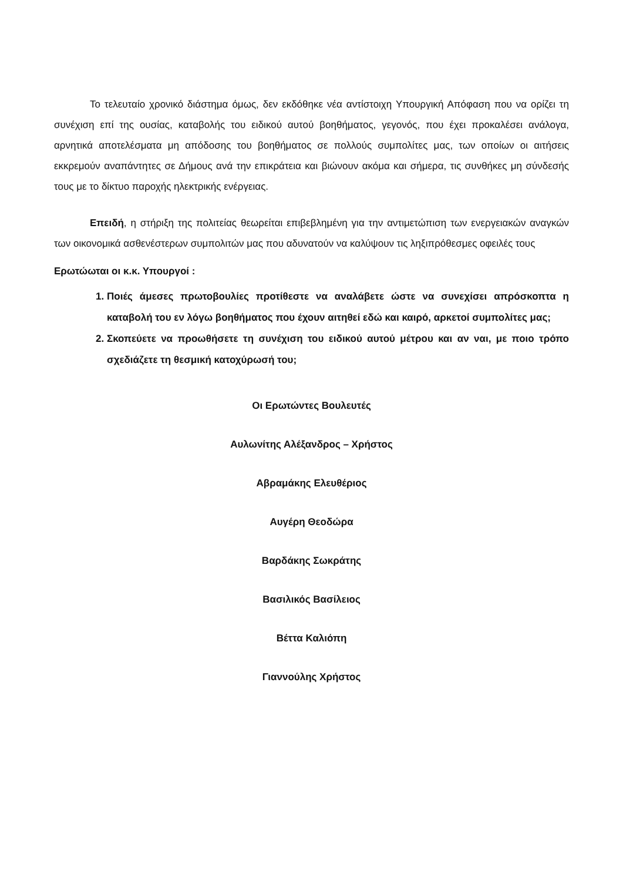Το τελευταίο χρονικό διάστημα όμως, δεν εκδόθηκε νέα αντίστοιχη Υπουργική Απόφαση που να ορίζει τη συνέχιση επί της ουσίας, καταβολής του ειδικού αυτού βοηθήματος, γεγονός, που έχει προκαλέσει ανάλογα, αρνητικά αποτελέσματα μη απόδοσης του βοηθήματος σε πολλούς συμπολίτες μας, των οποίων οι αιτήσεις εκκρεμούν αναπάντητες σε Δήμους ανά την επικράτεια και βιώνουν ακόμα και σήμερα, τις συνθήκες μη σύνδεσής τους με το δίκτυο παροχής ηλεκτρικής ενέργειας.
Επειδή, η στήριξη της πολιτείας θεωρείται επιβεβλημένη για την αντιμετώπιση των ενεργειακών αναγκών των οικονομικά ασθενέστερων συμπολιτών μας που αδυνατούν να καλύψουν τις ληξιπρόθεσμες οφειλές τους
Ερωτώωται οι κ.κ. Υπουργοί :
1. Ποιές άμεσες πρωτοβουλίες προτίθεστε να αναλάβετε ώστε να συνεχίσει απρόσκοπτα η καταβολή του εν λόγω βοηθήματος που έχουν αιτηθεί εδώ και καιρό, αρκετοί συμπολίτες μας;
2. Σκοπεύετε να προωθήσετε τη συνέχιση του ειδικού αυτού μέτρου και αν ναι, με ποιο τρόπο σχεδιάζετε τη θεσμική κατοχύρωσή του;
Οι Ερωτώντες Βουλευτές
Αυλωνίτης Αλέξανδρος – Χρήστος
Αβραμάκης Ελευθέριος
Αυγέρη Θεοδώρα
Βαρδάκης Σωκράτης
Βασιλικός Βασίλειος
Βέττα Καλιόπη
Γιαννούλης Χρήστος